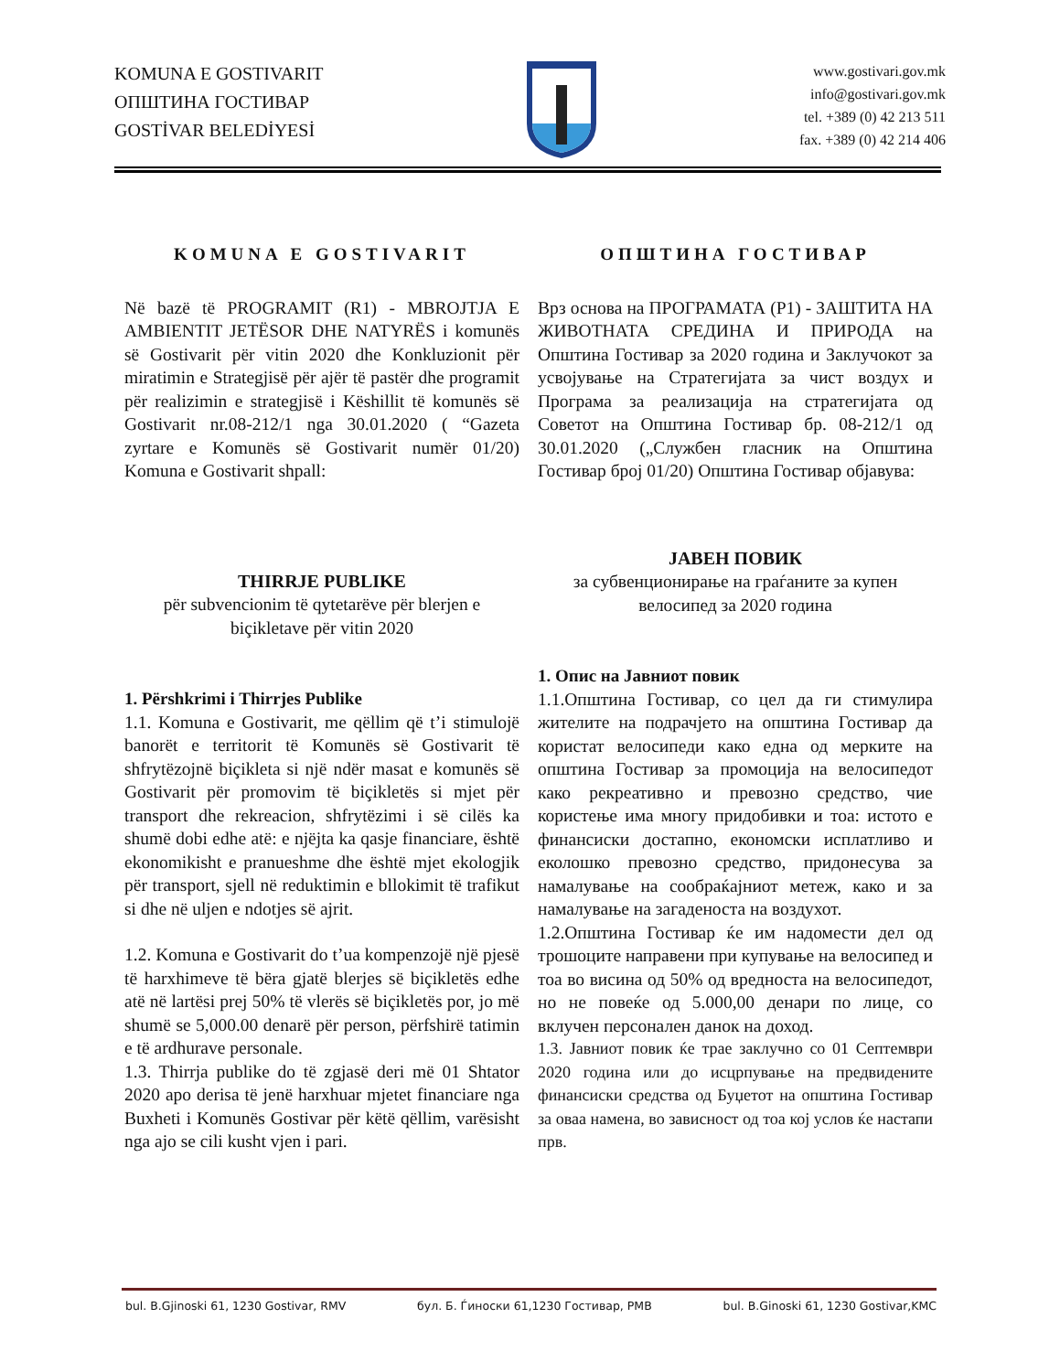KOMUNA E GOSTIVARIT
ОПШТИНА ГОСТИВАР
GOSTİVAR BELEDİYESİ
www.gostivari.gov.mk
info@gostivari.gov.mk
tel. +389 (0) 42 213 511
fax. +389 (0) 42 214 406
KOMUNA E GOSTIVARIT
Në bazë të PROGRAMIT (R1) - MBROJTJA E AMBIENTIT JETËSOR DHE NATYRËS i komunës së Gostivarit për vitin 2020 dhe Konkluzionit për miratimin e Strategjisë për ajër të pastër dhe programit për realizimin e strategjisë i Këshillit të komunës së Gostivarit nr.08-212/1 nga 30.01.2020 ( “Gazeta zyrtare e Komunës së Gostivarit numër 01/20) Komuna e Gostivarit shpall:
THIRRJE PUBLIKE
për subvencionim të qytetarëve për blerjen e biçikletave për vitin 2020
1. Përshkrimi i Thirrjes Publike
1.1. Komuna e Gostivarit, me qëllim që t’i stimulojë banorët e territorit të Komunës së Gostivarit të shfrytëzojnë biçikleta si një ndër masat e komunës së Gostivarit për promovim të biçikletës si mjet për transport dhe rekreacion, shfrytëzimi i së cilës ka shumë dobi edhe atë: e njëjta ka qasje financiare, është ekonomikisht e pranueshme dhe është mjet ekologjik për transport, sjell në reduktimin e bllokimit të trafikut si dhe në uljen e ndotjes së ajrit.
1.2. Komuna e Gostivarit do t’ua kompenzojë një pjesë të harxhimeve të bëra gjatë blerjes së biçikletës edhe atë në lartësi prej 50% të vlerës së biçikletës por, jo më shumë se 5,000.00 denarë për person, përfshirë tatimin e të ardhurave personale.
1.3. Thirrja publike do të zgjasë deri më 01 Shtator 2020 apo derisa të jenë harxhuar mjetet financiare nga Buxheti i Komunës Gostivar për këtë qëllim, varësisht nga ajo se cili kusht vjen i pari.
ОПШТИНА ГОСТИВАР
Врз основа на ПРОГРАМАТА (Р1) - ЗАШТИТА НА ЖИВОТНАТА СРЕДИНА И ПРИРОДА на Општина Гостивар за 2020 година и Заклучокот за усвојување на Стратегијата за чист воздух и Програма за реализација на стратегијата од Советот на Општина Гостивар бр. 08-212/1 од 30.01.2020 („Службен гласник на Општина Гостивар број 01/20) Општина Гостивар објавува:
ЈАВЕН ПОВИК
за субвенционирање на граѓаните за купен велосипед за 2020 година
1. Опис на Јавниот повик
1.1.Општина Гостивар, со цел да ги стимулира жителите на подрачјето на општина Гостивар да користат велосипеди како една од мерките на општина Гостивар за промоција на велосипедот како рекреативно и превозно средство, чие користење има многу придобивки и тоа: истото е финансиски достапно, економски исплатливо и еколошко превозно средство, придонесува за намалување на сообраќајниот метеж, како и за намалување на загаденоста на воздухот.
1.2.Општина Гостивар ќе им надомести дел од трошоците направени при купување на велосипед и тоа во висина од 50% од вредноста на велосипедот, но не повеќе од 5.000,00 денари по лице, со вклучен персонален данок на доход.
1.3. Јавниот повик ќе трае заклучно со 01 Септември 2020 година или до исцрпување на предвидените финансиски средства од Буџетот на општина Гостивар за оваа намена, во зависност од тоа кој услов ќе настапи прв.
bul. B.Gjinoski 61, 1230 Gostivar, RMV бул. Б. Ѓиноски 61,1230 Гостивар, РМВ bul. B.Ginoski 61, 1230 Gostivar,KMC